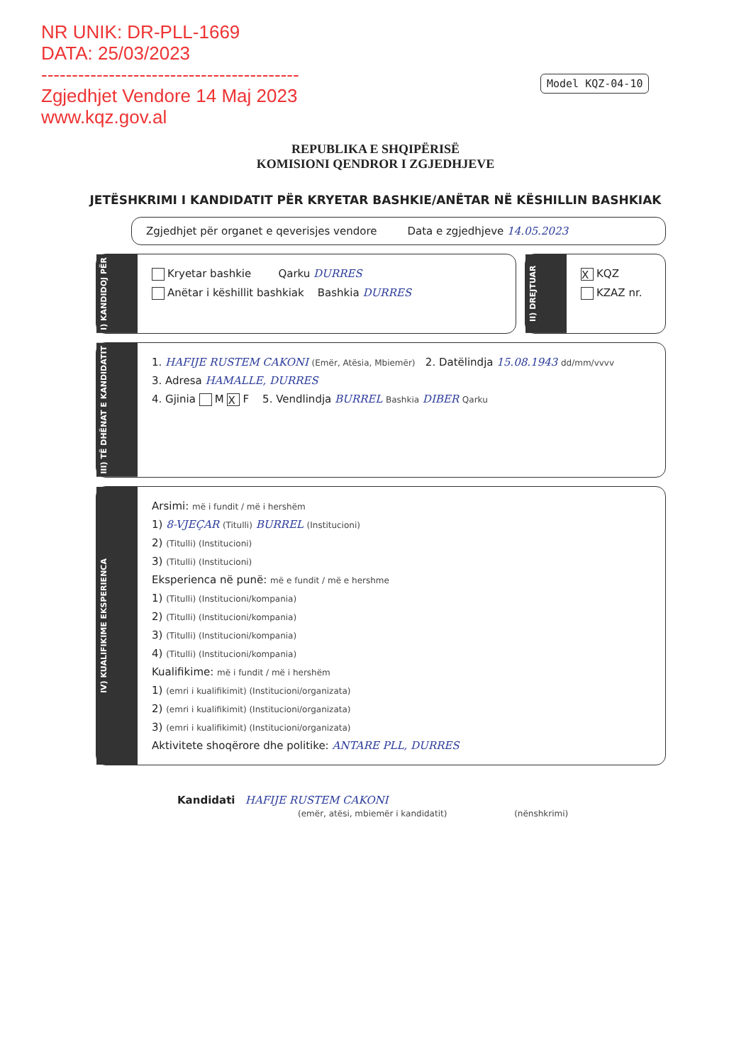NR UNIK: DR-PLL-1669
DATA: 25/03/2023
------------------------------------------
Zgjedhjet Vendore 14 Maj 2023
www.kqz.gov.al
Model KQZ-04-10
REPUBLIKA E SHQIPËRISË
KOMISIONI QENDROR I ZGJEDHJEVE
JETËSHKRIMI I KANDIDATIT PËR KRYETAR BASHKIE/ANËTAR NË KËSHILLIN BASHKIAK
Zgjedhjet për organet e qeverisjes vendore Data e zgjedhjeve 14.05.2023
I) KANDIDOJ PËR
Kryetar bashkie Qarku DURRES
Anëtar i këshillit bashkiak Bashkia DURRES
II) DREJTUAR
X KQZ
KZAZ nr.
III) TË DHËNAT E KANDIDATIT
1. HAFIJE RUSTEM CAKONI (Emër, Atësia, Mbiemër) 2. Datëlindja 15.08.1943 dd/mm/vvvv
3. Adresa HAMALLE, DURRES
4. Gjinia M X F 5. Vendlindja BURREL Bashkia DIBER Qarku
IV) KUALIFIKIME EKSPERIENCA
Arsimi: më i fundit / më i hershëm
1) 8-VJEÇAR (Titulli) BURREL (Institucioni)
2) (Titulli) (Institucioni)
3) (Titulli) (Institucioni)
Eksperienca në punë: më e fundit / më e hershme
1) (Titulli) (Institucioni/kompania)
2) (Titulli) (Institucioni/kompania)
3) (Titulli) (Institucioni/kompania)
4) (Titulli) (Institucioni/kompania)
Kualifikime: më i fundit / më i hershëm
1) (emri i kualifikimit) (Institucioni/organizata)
2) (emri i kualifikimit) (Institucioni/organizata)
3) (emri i kualifikimit) (Institucioni/organizata)
Aktivitete shoqërore dhe politike: ANTARE PLL, DURRES
Kandidati HAFIJE RUSTEM CAKONI
(emër, atësi, mbiemër i kandidatit) (nënshkrimi)